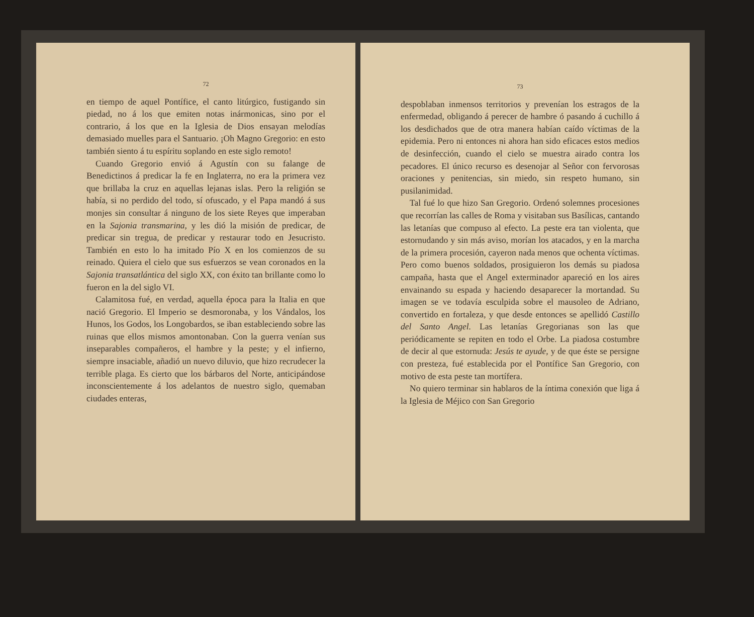72
en tiempo de aquel Pontífice, el canto litúrgico, fustigando sin piedad, no á los que emiten notas inármonicas, sino por el contrario, á los que en la Iglesia de Dios ensayan melodías demasiado muelles para el Santuario. ¡Oh Magno Gregorio: en esto también siento á tu espíritu soplando en este siglo remoto!
Cuando Gregorio envió á Agustín con su falange de Benedictinos á predicar la fe en Inglaterra, no era la primera vez que brillaba la cruz en aquellas lejanas islas. Pero la religión se había, si no perdido del todo, sí ofuscado, y el Papa mandó á sus monjes sin consultar á ninguno de los siete Reyes que imperaban en la Sajonia transmarina, y les dió la misión de predicar, de predicar sin tregua, de predicar y restaurar todo en Jesucristo. También en esto lo ha imitado Pío X en los comienzos de su reinado. Quiera el cielo que sus esfuerzos se vean coronados en la Sajonia transatlántica del siglo XX, con éxito tan brillante como lo fueron en la del siglo VI.
Calamitosa fué, en verdad, aquella época para la Italia en que nació Gregorio. El Imperio se desmoronaba, y los Vándalos, los Hunos, los Godos, los Longobardos, se iban estableciendo sobre las ruinas que ellos mismos amontonaban. Con la guerra venían sus inseparables compañeros, el hambre y la peste; y el infierno, siempre insaciable, añadió un nuevo diluvio, que hizo recrudecer la terrible plaga. Es cierto que los bárbaros del Norte, anticipándose inconscientemente á los adelantos de nuestro siglo, quemaban ciudades enteras,
73
despoblaban inmensos territorios y prevenían los estragos de la enfermedad, obligando á perecer de hambre ó pasando á cuchillo á los desdichados que de otra manera habían caído víctimas de la epidemia. Pero ni entonces ni ahora han sido eficaces estos medios de desinfección, cuando el cielo se muestra airado contra los pecadores. El único recurso es desenojar al Señor con fervorosas oraciones y penitencias, sin miedo, sin respeto humano, sin pusilanimidad.
Tal fué lo que hizo San Gregorio. Ordenó solemnes procesiones que recorrían las calles de Roma y visitaban sus Basílicas, cantando las letanías que compuso al efecto. La peste era tan violenta, que estornudando y sin más aviso, morían los atacados, y en la marcha de la primera procesión, cayeron nada menos que ochenta víctimas. Pero como buenos soldados, prosiguieron los demás su piadosa campaña, hasta que el Angel exterminador apareció en los aires envainando su espada y haciendo desaparecer la mortandad. Su imagen se ve todavía esculpida sobre el mausoleo de Adriano, convertido en fortaleza, y que desde entonces se apellidó Castillo del Santo Angel. Las letanías Gregorianas son las que periódicamente se repiten en todo el Orbe. La piadosa costumbre de decir al que estornuda: Jesús te ayude, y de que éste se persigne con presteza, fué establecida por el Pontífice San Gregorio, con motivo de esta peste tan mortífera.
No quiero terminar sin hablaros de la íntima conexión que liga á la Iglesia de Méjico con San Gregorio